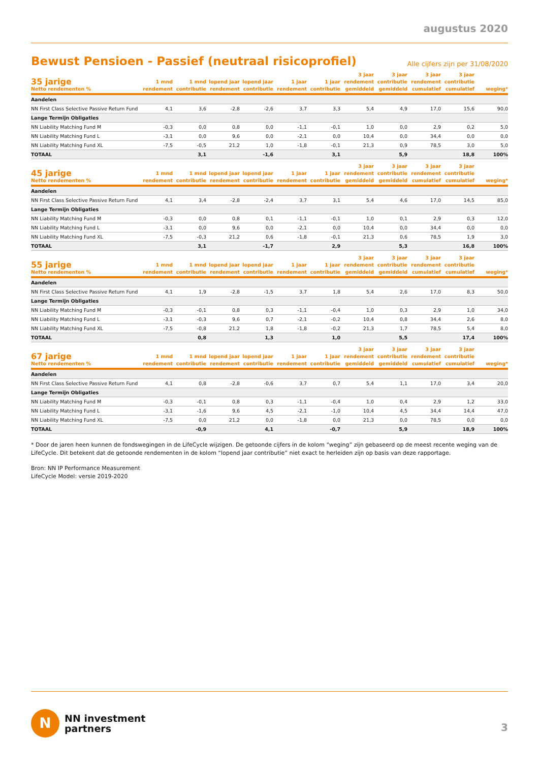augustus 2020
Bewust Pensioen - Passief (neutraal risicoprofiel)
Alle cijfers zijn per 31/08/2020
| 35 jarige Netto rendementen % | 1 mnd rendement | 1 mnd contributie | lopend jaar rendement | lopend jaar contributie | 1 jaar rendement | 1 jaar contributie | 3 jaar rendement gemiddeld | 3 jaar contributie gemiddeld | 3 jaar rendement cumulatief | 3 jaar contributie cumulatief | weging* |
| --- | --- | --- | --- | --- | --- | --- | --- | --- | --- | --- | --- |
| Aandelen | | | | | | | | | | | |
| NN First Class Selective Passive Return Fund | 4,1 | 3,6 | -2,8 | -2,6 | 3,7 | 3,3 | 5,4 | 4,9 | 17,0 | 15,6 | 90,0 |
| Lange Termijn Obligaties | | | | | | | | | | | |
| NN Liability Matching Fund M | -0,3 | 0,0 | 0,8 | 0,0 | -1,1 | -0,1 | 1,0 | 0,0 | 2,9 | 0,2 | 5,0 |
| NN Liability Matching Fund L | -3,1 | 0,0 | 9,6 | 0,0 | -2,1 | 0,0 | 10,4 | 0,0 | 34,4 | 0,0 | 0,0 |
| NN Liability Matching Fund XL | -7,5 | -0,5 | 21,2 | 1,0 | -1,8 | -0,1 | 21,3 | 0,9 | 78,5 | 3,0 | 5,0 |
| TOTAAL | | 3,1 | | -1,6 | | 3,1 | | 5,9 | | 18,8 | 100% |
| 45 jarige Netto rendementen % | 1 mnd rendement | 1 mnd contributie | lopend jaar rendement | lopend jaar contributie | 1 jaar rendement | 1 jaar contributie | 3 jaar rendement gemiddeld | 3 jaar contributie gemiddeld | 3 jaar rendement cumulatief | 3 jaar contributie cumulatief | weging* |
| --- | --- | --- | --- | --- | --- | --- | --- | --- | --- | --- | --- |
| Aandelen | | | | | | | | | | | |
| NN First Class Selective Passive Return Fund | 4,1 | 3,4 | -2,8 | -2,4 | 3,7 | 3,1 | 5,4 | 4,6 | 17,0 | 14,5 | 85,0 |
| Lange Termijn Obligaties | | | | | | | | | | | |
| NN Liability Matching Fund M | -0,3 | 0,0 | 0,8 | 0,1 | -1,1 | -0,1 | 1,0 | 0,1 | 2,9 | 0,3 | 12,0 |
| NN Liability Matching Fund L | -3,1 | 0,0 | 9,6 | 0,0 | -2,1 | 0,0 | 10,4 | 0,0 | 34,4 | 0,0 | 0,0 |
| NN Liability Matching Fund XL | -7,5 | -0,3 | 21,2 | 0,6 | -1,8 | -0,1 | 21,3 | 0,6 | 78,5 | 1,9 | 3,0 |
| TOTAAL | | 3,1 | | -1,7 | | 2,9 | | 5,3 | | 16,8 | 100% |
| 55 jarige Netto rendementen % | 1 mnd rendement | 1 mnd contributie | lopend jaar rendement | lopend jaar contributie | 1 jaar rendement | 1 jaar contributie | 3 jaar rendement gemiddeld | 3 jaar contributie gemiddeld | 3 jaar rendement cumulatief | 3 jaar contributie cumulatief | weging* |
| --- | --- | --- | --- | --- | --- | --- | --- | --- | --- | --- | --- |
| Aandelen | | | | | | | | | | | |
| NN First Class Selective Passive Return Fund | 4,1 | 1,9 | -2,8 | -1,5 | 3,7 | 1,8 | 5,4 | 2,6 | 17,0 | 8,3 | 50,0 |
| Lange Termijn Obligaties | | | | | | | | | | | |
| NN Liability Matching Fund M | -0,3 | -0,1 | 0,8 | 0,3 | -1,1 | -0,4 | 1,0 | 0,3 | 2,9 | 1,0 | 34,0 |
| NN Liability Matching Fund L | -3,1 | -0,3 | 9,6 | 0,7 | -2,1 | -0,2 | 10,4 | 0,8 | 34,4 | 2,6 | 8,0 |
| NN Liability Matching Fund XL | -7,5 | -0,8 | 21,2 | 1,8 | -1,8 | -0,2 | 21,3 | 1,7 | 78,5 | 5,4 | 8,0 |
| TOTAAL | | 0,8 | | 1,3 | | 1,0 | | 5,5 | | 17,4 | 100% |
| 67 jarige Netto rendementen % | 1 mnd rendement | 1 mnd contributie | lopend jaar rendement | lopend jaar contributie | 1 jaar rendement | 1 jaar contributie | 3 jaar rendement gemiddeld | 3 jaar contributie gemiddeld | 3 jaar rendement cumulatief | 3 jaar contributie cumulatief | weging* |
| --- | --- | --- | --- | --- | --- | --- | --- | --- | --- | --- | --- |
| Aandelen | | | | | | | | | | | |
| NN First Class Selective Passive Return Fund | 4,1 | 0,8 | -2,8 | -0,6 | 3,7 | 0,7 | 5,4 | 1,1 | 17,0 | 3,4 | 20,0 |
| Lange Termijn Obligaties | | | | | | | | | | | |
| NN Liability Matching Fund M | -0,3 | -0,1 | 0,8 | 0,3 | -1,1 | -0,4 | 1,0 | 0,4 | 2,9 | 1,2 | 33,0 |
| NN Liability Matching Fund L | -3,1 | -1,6 | 9,6 | 4,5 | -2,1 | -1,0 | 10,4 | 4,5 | 34,4 | 14,4 | 47,0 |
| NN Liability Matching Fund XL | -7,5 | 0,0 | 21,2 | 0,0 | -1,8 | 0,0 | 21,3 | 0,0 | 78,5 | 0,0 | 0,0 |
| TOTAAL | | -0,9 | | 4,1 | | -0,7 | | 5,9 | | 18,9 | 100% |
* Door de jaren heen kunnen de fondswegingen in de LifeCycle wijzigen. De getoonde cijfers in de kolom “weging” zijn gebaseerd op de meest recente weging van de LifeCycle. Dit betekent dat de getoonde rendementen in de kolom “lopend jaar contributie” niet exact te herleiden zijn op basis van deze rapportage.
Bron: NN IP Performance Measurement
LifeCycle Model: versie 2019-2020
N
NN investment
partners
3